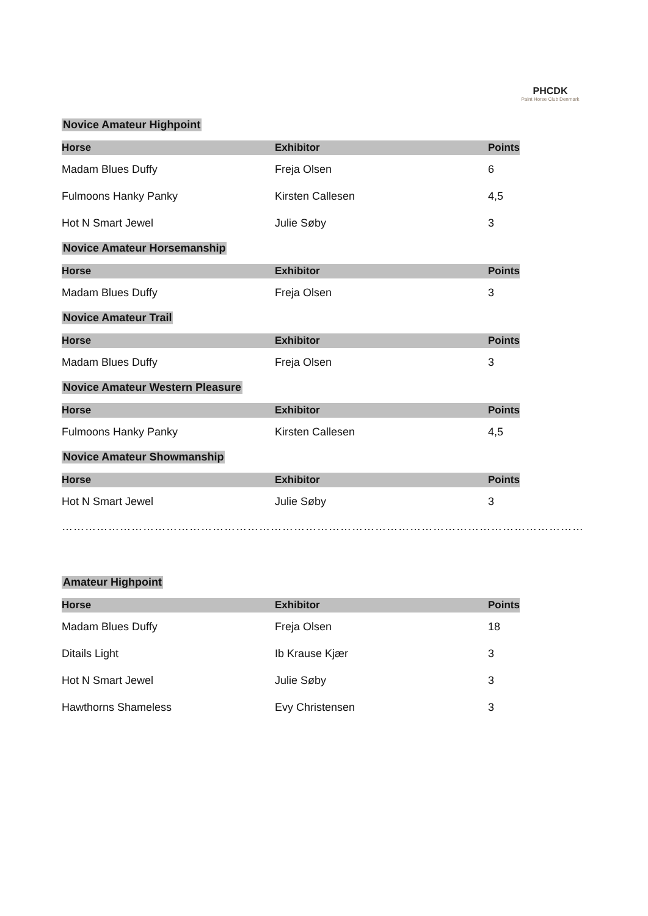PHCDK
Paint Horse Club Denmark
Novice Amateur Highpoint
| Horse | Exhibitor | Points |
| --- | --- | --- |
| Madam Blues Duffy | Freja Olsen | 6 |
| Fulmoons Hanky Panky | Kirsten Callesen | 4,5 |
| Hot N Smart Jewel | Julie Søby | 3 |
Novice Amateur Horsemanship
| Horse | Exhibitor | Points |
| --- | --- | --- |
| Madam Blues Duffy | Freja Olsen | 3 |
Novice Amateur Trail
| Horse | Exhibitor | Points |
| --- | --- | --- |
| Madam Blues Duffy | Freja Olsen | 3 |
Novice Amateur Western Pleasure
| Horse | Exhibitor | Points |
| --- | --- | --- |
| Fulmoons Hanky Panky | Kirsten Callesen | 4,5 |
Novice Amateur Showmanship
| Horse | Exhibitor | Points |
| --- | --- | --- |
| Hot N Smart Jewel | Julie Søby | 3 |
……………………………………………………………………………………………………………………………………………………………...
Amateur Highpoint
| Horse | Exhibitor | Points |
| --- | --- | --- |
| Madam Blues Duffy | Freja Olsen | 18 |
| Ditails Light | Ib Krause Kjær | 3 |
| Hot N Smart Jewel | Julie Søby | 3 |
| Hawthorns Shameless | Evy Christensen | 3 |